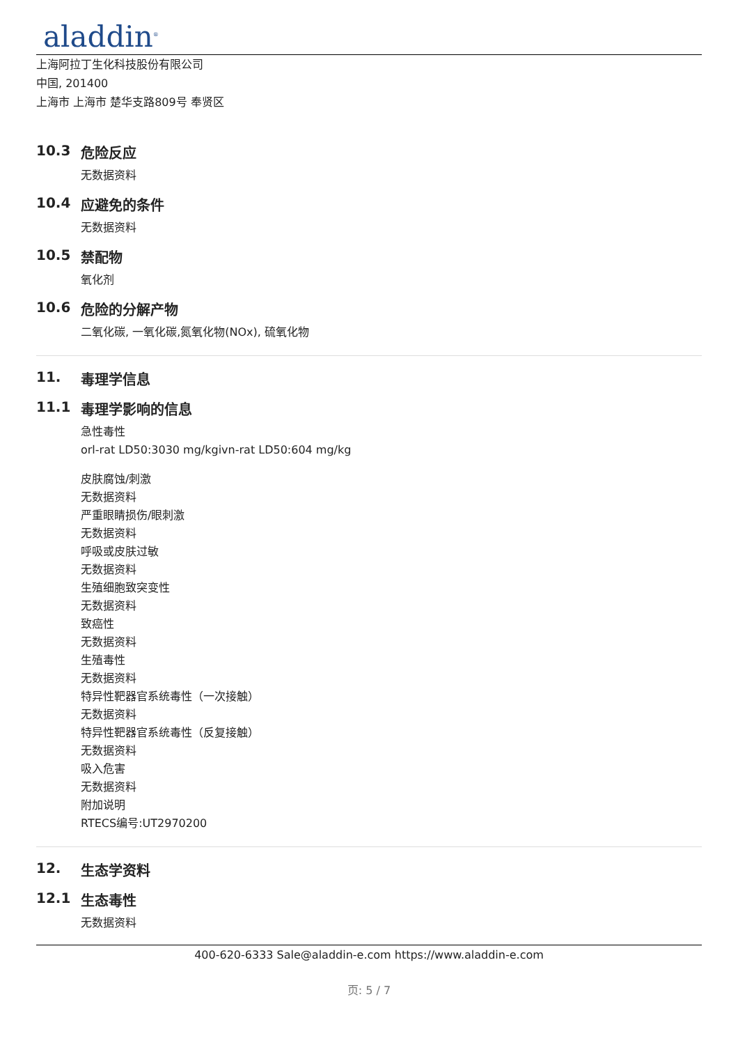aladdin<sup>®</sup>
上海阿拉丁生化科技股份有限公司
中国, 201400
上海市 上海市 楚华支路809号 奉贤区
10.3 危险反应
无数据资料
10.4 应避免的条件
无数据资料
10.5 禁配物
氧化剂
10.6 危险的分解产物
二氧化碳, 一氧化碳,氮氧化物(NOx), 硫氧化物
11. 毒理学信息
11.1 毒理学影响的信息
急性毒性
orl-rat LD50:3030 mg/kgivn-rat LD50:604 mg/kg
皮肤腐蚀/刺激
无数据资料
严重眼睛损伤/眼刺激
无数据资料
呼吸或皮肤过敏
无数据资料
生殖细胞致突变性
无数据资料
致癌性
无数据资料
生殖毒性
无数据资料
特异性靶器官系统毒性（一次接触）
无数据资料
特异性靶器官系统毒性（反复接触）
无数据资料
吸入危害
无数据资料
附加说明
RTECS编号:UT2970200
12. 生态学资料
12.1 生态毒性
无数据资料
400-620-6333 Sale@aladdin-e.com https://www.aladdin-e.com
页: 5 / 7